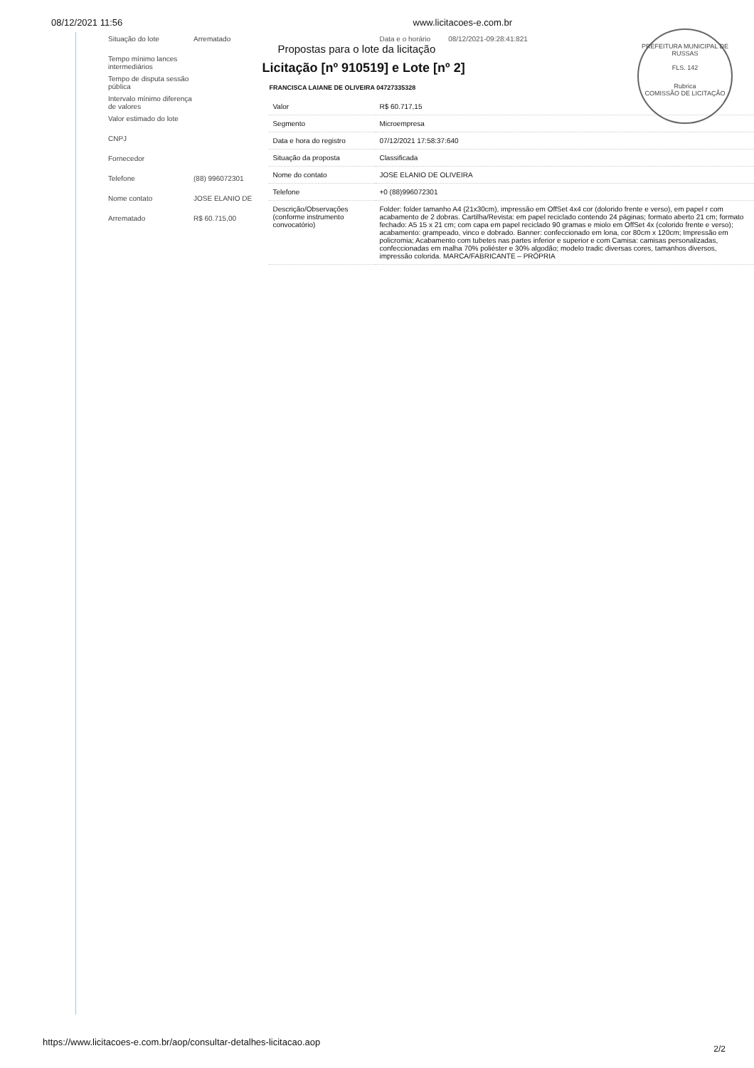08/12/2021 11:56 www.licitacoes-e.com.br
PREFEITURA MUNICIPAL DE RUSSAS
FLS. 142
Rubrica
COMISSÃO DE LICITAÇÃO
Situação do lote Arrematado
Tempo mínimo lances intermediários
Tempo de disputa sessão pública
Intervalo mínimo diferença de valores
Valor estimado do lote
CNPJ
Fornecedor
Telefone (88) 996072301
Nome contato JOSE ELANIO DE
Arrematado R$ 60.715,00
Data e o horário 08/12/2021-09:28:41:821
Propostas para o lote da licitação
Licitação [nº 910519] e Lote [nº 2]
FRANCISCA LAIANE DE OLIVEIRA 04727335328
| Valor | R$ 60.717,15 |
| Segmento | Microempresa |
| Data e hora do registro | 07/12/2021 17:58:37:640 |
| Situação da proposta | Classificada |
| Nome do contato | JOSE ELANIO DE OLIVEIRA |
| Telefone | +0 (88)996072301 |
| Descrição/Observações (conforme instrumento convocatório) | Folder: folder tamanho A4 (21x30cm), impressão em OffSet 4x4 cor (dolorido frente e verso), em papel r com acabamento de 2 dobras. Cartilha/Revista: em papel reciclado contendo 24 páginas; formato aberto 21 cm; formato fechado: A5 15 x 21 cm; com capa em papel reciclado 90 gramas e miolo em OffSet 4x (colorido frente e verso); acabamento: grampeado, vinco e dobrado. Banner: confeccionado em lona, cor 80cm x 120cm; Impressão em policromia; Acabamento com tubetes nas partes inferior e superior e com Camisa: camisas personalizadas, confeccionadas em malha 70% poliéster e 30% algodão; modelo tradic diversas cores, tamanhos diversos, impressão colorida. MARCA/FABRICANTE – PRÓPRIA |
https://www.licitacoes-e.com.br/aop/consultar-detalhes-licitacao.aop
2/2